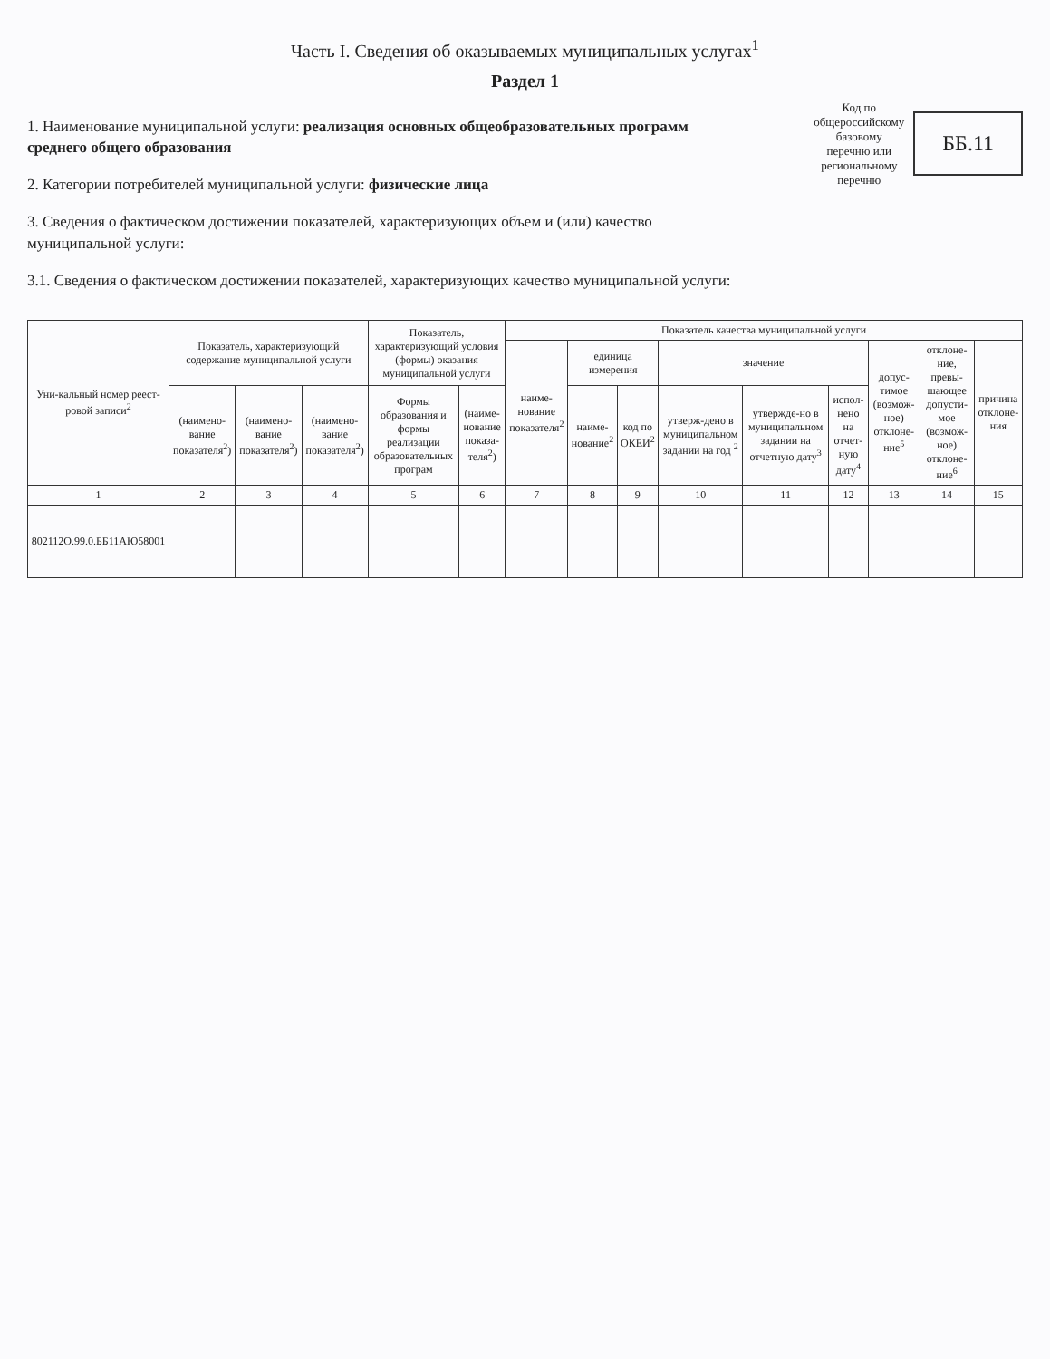Часть I. Сведения об оказываемых муниципальных услугах<sup>1</sup>
Раздел 1
1. Наименование муниципальной услуги: реализация основных общеобразовательных программ среднего общего образования
2. Категории потребителей муниципальной услуги: физические лица
3. Сведения о фактическом достижении показателей, характеризующих объем и (или) качество муниципальной услуги:
3.1. Сведения о фактическом достижении показателей, характеризующих качество муниципальной услуги:
Код по
общероссийскому
базовому
перечню или
региональному
перечню
ББ.11
| Уни-кальный номер реест-ровой записи<sup>2</sup> | Показатель, характеризующий содержание муниципальной услуги | | | Показатель, характеризующий условия (формы) оказания муниципальной услуги | | Показатель качества муниципальной услуги | | | | | | | | |
| --- | --- | --- | --- | --- | --- | --- | --- | --- | --- | --- | --- | --- | --- | --- |
| | | | | | | наиме-нование показателя<sup>2</sup> | единица измерения | | значение | | | допус-тимое (возмож-ное) отклоне-ние<sup>5</sup> | отклоне-ние, превы-шающее допусти-мое (возмож-ное) отклоне-ние<sup>6</sup> | причина отклоне-ния |
| | (наимено-вание показателя<sup>2</sup>) | (наимено-вание показателя<sup>2</sup>) | (наимено-вание показателя<sup>2</sup>) | Формы образования и формы реализации образовательных програм | (наиме-нование показа-теля<sup>2</sup>) | | наиме-нование<sup>2</sup> | код по ОКЕИ<sup>2</sup> | утверж-дено в муниципальном задании на год <sup>2</sup> | утвержде-но в муниципальном задании на отчетную дату<sup>3</sup> | испол-нено на отчет-ную дату<sup>4</sup> | | | |
| 1 | 2 | 3 | 4 | 5 | 6 | 7 | 8 | 9 | 10 | 11 | 12 | 13 | 14 | 15 |
| 802112О.99.0.ББ11АЮ58001 | | | | | | | | | | | | | | |